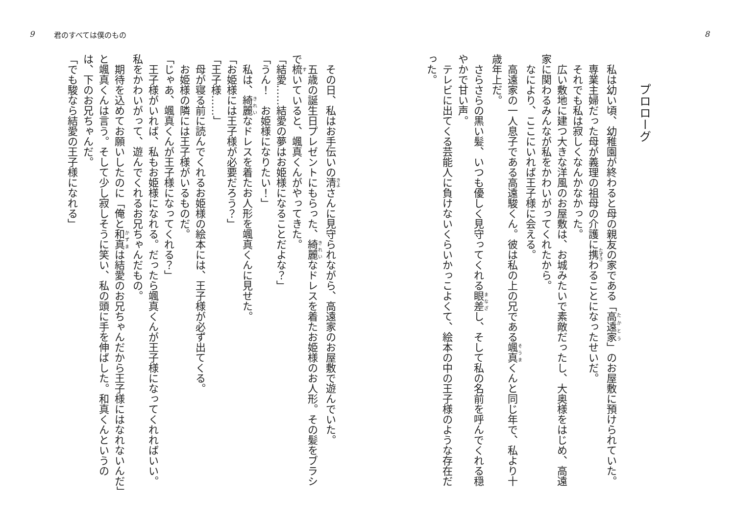8
プロローグ
　私は幼い頃、幼稚園が終わると母の親友の家である「高遠家」のお屋敷に預けられていた。
　専業主婦だった母が義理の祖母の介護に携わることになったせいだ。
　それでも私は寂しくなんかなかった。
　広い敷地に建つ大きな洋風のお屋敷は、お城みたいで素敵だったし、大奥様をはじめ、高遠家に関わるみんなが私をかわいがってくれたから。
　なにより、ここにいれば王子様に会える。
　高遠家の一人息子である高遠駿くん。彼は私の上の兄である颯真くんと同じ年で、私より十歳年上だ。
　さらさらの黒い髪、いつも優しく見守ってくれる眼差し、そして私の名前を呼んでくれる穏やかで甘い声。
　テレビに出てくる芸能人に負けないくらいかっこよくて、絵本の中の王子様のような存在だった。
9 君のすべては僕のもの
　その日、私はお手伝いの清さんに見守られながら、高遠家のお屋敷で遊んでいた。
　五歳の誕生日プレゼントにもらった、綺麗なドレスを着たお姫様のお人形。その髪をブラシで梳いていると、颯真くんがやってきた。
「結愛……結愛の夢はお姫様になることだよな？」
「うん！　お姫様になりたい！」
　私は、綺麗なドレスを着たお人形を颯真くんに見せた。
「お姫様には王子様が必要だろう？」
「王子様……」
　母が寝る前に読んでくれるお姫様の絵本には、王子様が必ず出てくる。
　お姫様の隣には王子様がいるものだ。
「じゃあ、颯真くんが王子様になってくれる？」
　王子様がいれば、私もお姫様になれる。だったら颯真くんが王子様になってくれればいい。私をかわいがって、遊んでくれるお兄ちゃんだもの。
　期待を込めてお願いしたのに「俺と和真は結愛のお兄ちゃんだから王子様にはなれないんだ」と颯真くんは言う。そして少し寂しそうに笑い、私の頭に手を伸ばした。和真くんというのは、下のお兄ちゃんだ。
「でも駿なら結愛の王子様になれる」